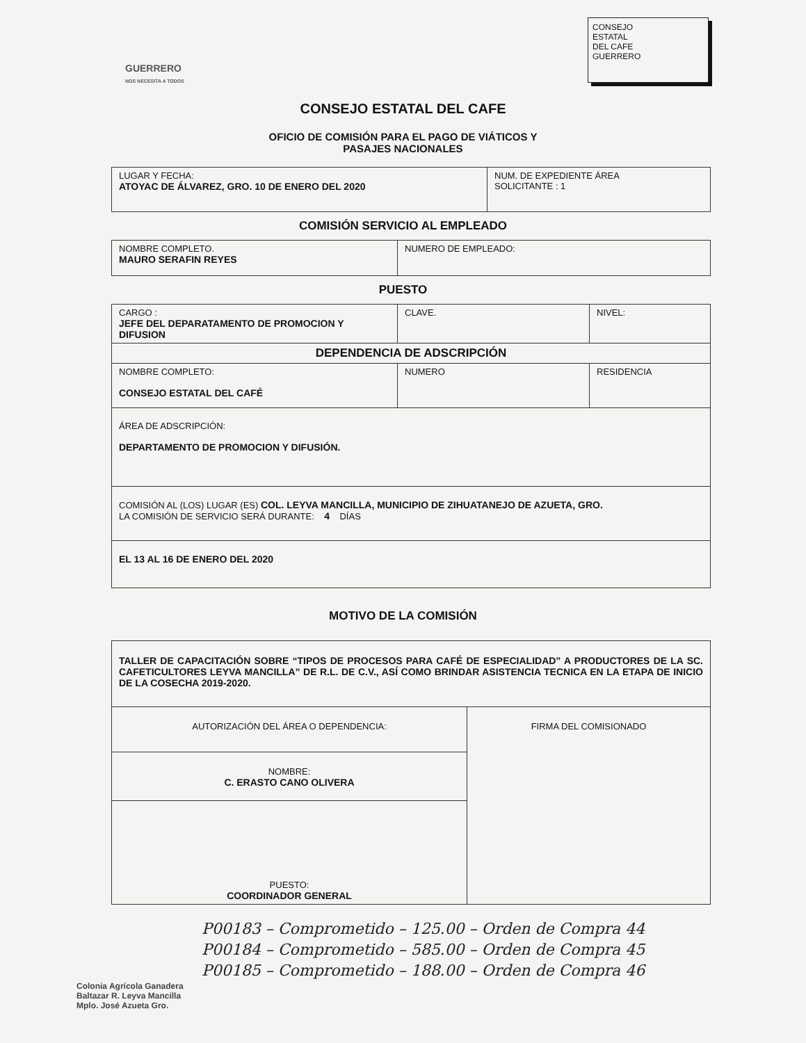GUERRERO
NOS NECESITA A TODOS
CONSEJO
ESTATAL
DEL CAFE
GUERRERO
CONSEJO ESTATAL DEL CAFE
OFICIO DE COMISIÓN PARA EL PAGO DE VIÁTICOS Y
PASAJES NACIONALES
| LUGAR Y FECHA: ATOYAC DE ÁLVAREZ, GRO. 10 DE ENERO DEL 2020 | NUM. DE EXPEDIENTE ÁREA SOLICITANTE : 1 |
COMISIÓN SERVICIO AL EMPLEADO
| NOMBRE COMPLETO. MAURO SERAFIN REYES | NUMERO DE EMPLEADO: |
PUESTO
| CARGO : JEFE DEL DEPARATAMENTO DE PROMOCION Y DIFUSION | CLAVE. | NIVEL: |
| DEPENDENCIA DE ADSCRIPCIÓN | | |
| NOMBRE COMPLETO: CONSEJO ESTATAL DEL CAFÉ | NUMERO | RESIDENCIA |
| ÁREA DE ADSCRIPCIÓN: DEPARTAMENTO DE PROMOCION Y DIFUSIÓN. | | |
| COMISIÓN AL (LOS) LUGAR (ES) COL. LEYVA MANCILLA, MUNICIPIO DE ZIHUATANEJO DE AZUETA, GRO. LA COMISIÓN DE SERVICIO SERÁ DURANTE: 4 DÍAS | | |
| EL 13 AL 16 DE ENERO DEL 2020 | | |
MOTIVO DE LA COMISIÓN
| TALLER DE CAPACITACIÓN SOBRE “TIPOS DE PROCESOS PARA CAFÉ DE ESPECIALIDAD” A PRODUCTORES DE LA SC. CAFETICULTORES LEYVA MANCILLA” DE R.L. DE C.V., ASÍ COMO BRINDAR ASISTENCIA TECNICA EN LA ETAPA DE INICIO DE LA COSECHA 2019-2020. | |
| AUTORIZACIÓN DEL ÁREA O DEPENDENCIA: | FIRMA DEL COMISIONADO |
| NOMBRE: C. ERASTO CANO OLIVERA | |
| PUESTO: COORDINADOR GENERAL | |
P00183 – Comprometido – 125.00 – Orden de Compra 44
P00184 – Comprometido – 585.00 – Orden de Compra 45
P00185 – Comprometido – 188.00 – Orden de Compra 46
Colonia Agrícola Ganadera
Baltazar R. Leyva Mancilla
Mplo. José Azueta Gro.